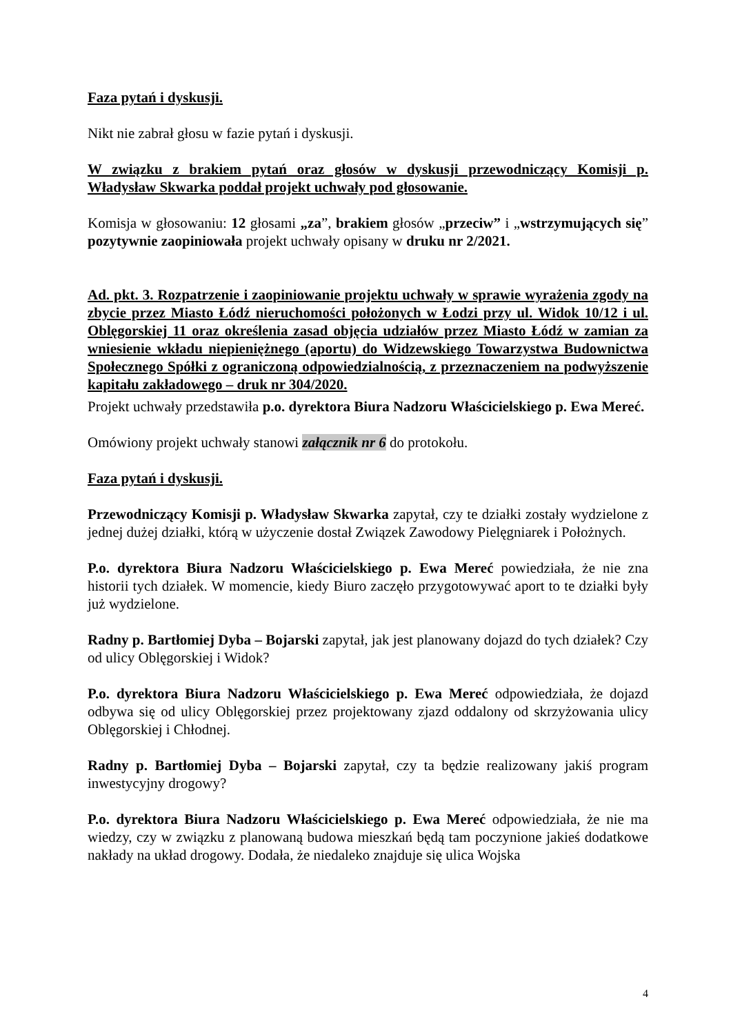Faza pytań i dyskusji.
Nikt nie zabrał głosu w fazie pytań i dyskusji.
W związku z brakiem pytań oraz głosów w dyskusji przewodniczący Komisji p. Władysław Skwarka poddał projekt uchwały pod głosowanie.
Komisja w głosowaniu: 12 głosami „za”, brakiem głosów „przeciw” i „wstrzymujących się” pozytywnie zaopiniowała projekt uchwały opisany w druku nr 2/2021.
Ad. pkt. 3. Rozpatrzenie i zaopiniowanie projektu uchwały w sprawie wyrażenia zgody na zbycie przez Miasto Łódź nieruchomości położonych w Łodzi przy ul. Widok 10/12 i ul. Oblęgorskiej 11 oraz określenia zasad objęcia udziałów przez Miasto Łódź w zamian za wniesienie wkładu niepieniężnego (aportu) do Widzewskiego Towarzystwa Budownictwa Społecznego Spółki z ograniczoną odpowiedzialnością, z przeznaczeniem na podwyższenie kapitału zakładowego – druk nr 304/2020.
Projekt uchwały przedstawiła p.o. dyrektora Biura Nadzoru Właścicielskiego p. Ewa Mereć.
Omówiony projekt uchwały stanowi załącznik nr 6 do protokołu.
Faza pytań i dyskusji.
Przewodniczący Komisji p. Władysław Skwarka zapytał, czy te działki zostały wydzielone z jednej dużej działki, którą w użyczenie dostał Związek Zawodowy Pielęgniarek i Położnych.
P.o. dyrektora Biura Nadzoru Właścicielskiego p. Ewa Mereć powiedziała, że nie zna historii tych działek. W momencie, kiedy Biuro zaczęło przygotowywać aport to te działki były już wydzielone.
Radny p. Bartłomiej Dyba – Bojarski zapytał, jak jest planowany dojazd do tych działek? Czy od ulicy Oblęgorskiej i Widok?
P.o. dyrektora Biura Nadzoru Właścicielskiego p. Ewa Mereć odpowiedziała, że dojazd odbywa się od ulicy Oblęgorskiej przez projektowany zjazd oddalony od skrzyżowania ulicy Oblęgorskiej i Chłodnej.
Radny p. Bartłomiej Dyba – Bojarski zapytał, czy ta będzie realizowany jakiś program inwestycyjny drogowy?
P.o. dyrektora Biura Nadzoru Właścicielskiego p. Ewa Mereć odpowiedziała, że nie ma wiedzy, czy w związku z planowaną budowa mieszkań będą tam poczynione jakieś dodatkowe nakłady na układ drogowy. Dodała, że niedaleko znajduje się ulica Wojska
4